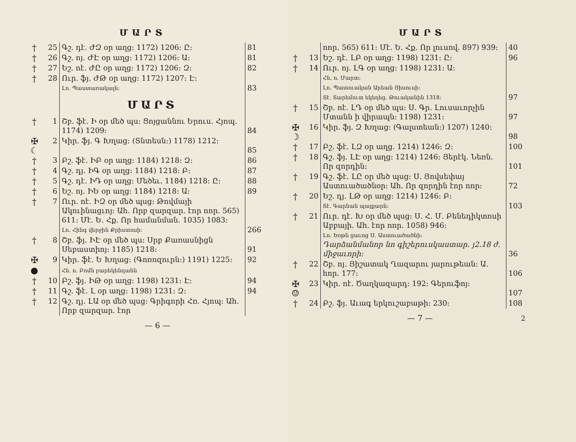ՄԱՐՏ
| † | 25 | Գշ. դէ. ԺԶ օր աղց: 1172) 1206: Ը: | 81 |
| † | 26 | Գշ. ոյ. ԺԷ օր աղց: 1172) 1206: Ա: | 81 |
| † | 27 | Եշ. ոէ. ԺԸ օր աղց: 1172) 1206: Զ: | 82 |
| † | 28 | Ուր. ֆյ. ԺԹ օր աղց: 1172) 1207: Է: Լո. Պաստառակալն: | 83 |
| | | ՄԱՐՏ | |
| † | 1 | Շբ. ֆէ. Ի օր մեծ պս: Ցոյցան­նու Երուս. Հյոպ. 1174) 1209: | 84 |
| ✠ ☾ | 2 | Կիր. ֆյ. Գ Խղաց: (Տնտեսն:) 1178) 1212: | 85 |
| † | 3 | Բշ. ֆէ. ԻԲ օր աղց: 1184) 1218: Զ: | 86 |
| † | 4 | Գշ. դյ. ԻԳ օր աղց: 1184) 1218: Բ: | 87 |
| † | 5 | Գշ. դէ. ԻԴ օր աղց: Մեծեւ. 1184) 1218: Ը: | 88 |
| † | 6 | Եշ. ոյ. ԻԵ օր աղց: 1184) 1218: Ա: | 89 |
| † | 7 | Ուր. ոէ. ԻԶ օր մեծ պսց: Թովմայի Ակուինացւոյ: Ահ. Որբ զար­զար. էոր ոոր. 565) 611: Մէ. Ե. Հք. Որ համանման. 1035) 1083: Լո. Հինգ վերջին Քրիստոսի: | 266 |
| † | 8 | Շբ. ֆյ. ԻԷ օր մեծ պս: Սրբ Քա­ռասնիցն Սեբաստիոյ: 1185) 1218: | 91 |
| ✠ | 9 | Կիր. ֆէ. Ե Խղաց: (Գոռոզուրն:) 1191) 1225: | 92 |
| ● | | Հն. ո. Բոմն բարեկենդանն | |
| † | 10 | Բշ. ֆյ. ԻԹ օր աղց: 1198) 1231: Է: | 94 |
| † | 11 | Գշ. ֆէ. Լ օր աղց: 1198) 1231: Զ: | 94 |
| † | 12 | Գշ. դյ. ԼԱ օր մեծ պսց: Գրիգորի Հռ. Հյոպ: Ահ. Որբ զարզար. էոր | |
— 6 —
ՄԱՐՏ
| | | ոոր. 565) 611: Մէ. Ե. Հք. Որ լուսով. 897) 939: | 40 |
| † | 13 | Եշ. դէ. ԼԲ օր աղց: 1198) 1231: Ը: | 96 |
| † | 14 | Ուր. ոյ. ԼԳ օր աղց: 1198) 1231: Ա: Հն. ո. Մարտ: Լո. Պատուական Արեան Յիսուսի: Տէ. Տարեմուտ եկեղեց. Թուականին 1318: | 97 |
| † | 15 | Շբ. ոէ. ԼԴ օր մեծ պս: Ս. Գր. Լուսաւորչին Մտանն ի վիրապն: 1198) 1231: | 97 |
| ✠ ☽ | 16 | Կիր. ֆյ. Զ Խղաց: (Գալստեան:) 1207) 1240: | 98 |
| † | 17 | Բշ. ֆէ. ԼԶ օր աղց. 1214) 1246: Զ: | 100 |
| † | 18 | Գշ. ֆյ. ԼԷ օր աղց: 1214) 1246: Յերէկ. Նեռն. Որ զորդին: | 101 |
| † | 19 | Գշ. ֆէ. ԼԸ օր մեծ պսց: Ս. Յով­սեփայ Աստուածածնօր: Ահ. Որ զորդին էոր ոոր: | 72 |
| † | 20 | Եշ. դյ. ԼԹ օր աղց: 1214) 1246: Բ: Տէ. Գարնան պայքարն: | 103 |
| † | 21 | Ուր. դէ. Խ օր մեծ պսց: Ս. Հ. Մ. Բենեդիկտոսի Աբբայի. Ահ. էոր ոոր. 1058) 946: Լո. Եօթն ցաւոց Ս. Աստուածածնի: Դարձանմանոր նո գիշերուսկա­ստար. յ2.18 ժ. միջաւորի: | 36 |
| † | 22 | Շբ. ոյ. Յիշատակ Ղազարու յա­րութեան: Ա. հոր. 177: | 106 |
| ✠ ☺ | 23 | Կիր. ոէ. Ծաղկազարդ: 192: Գերու­ֆոյ: | 107 |
| † | 24 | Բշ. ֆյ. Աւագ երկուշաբաթի: 230: | 108 |
— 7 — 2